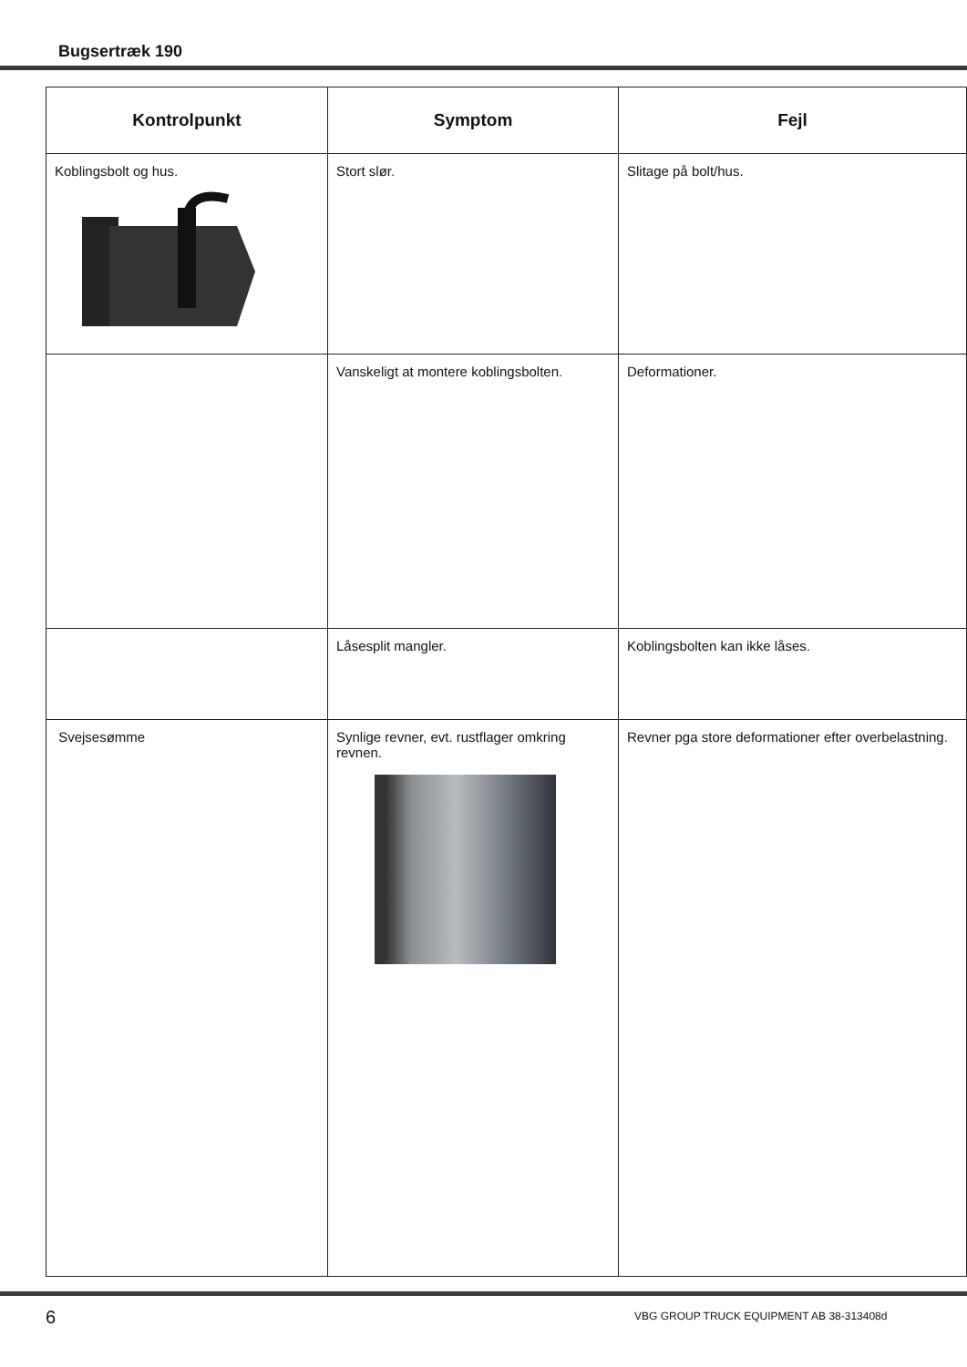Bugsertræk 190
| Kontrolpunkt | Symptom | Fejl |
| --- | --- | --- |
| Koblingsbolt og hus. | Stort slør. | Slitage på bolt/hus. |
| | Vanskeligt at montere koblingsbolten. | Deformationer. |
| | Låsesplit mangler. | Koblingsbolten kan ikke låses. |
| Svejsesømme | Synlige revner, evt. rustflager omkring revnen. | Revner pga store deformationer efter overbelastning. |
6
VBG GROUP TRUCK EQUIPMENT AB 38-313408d